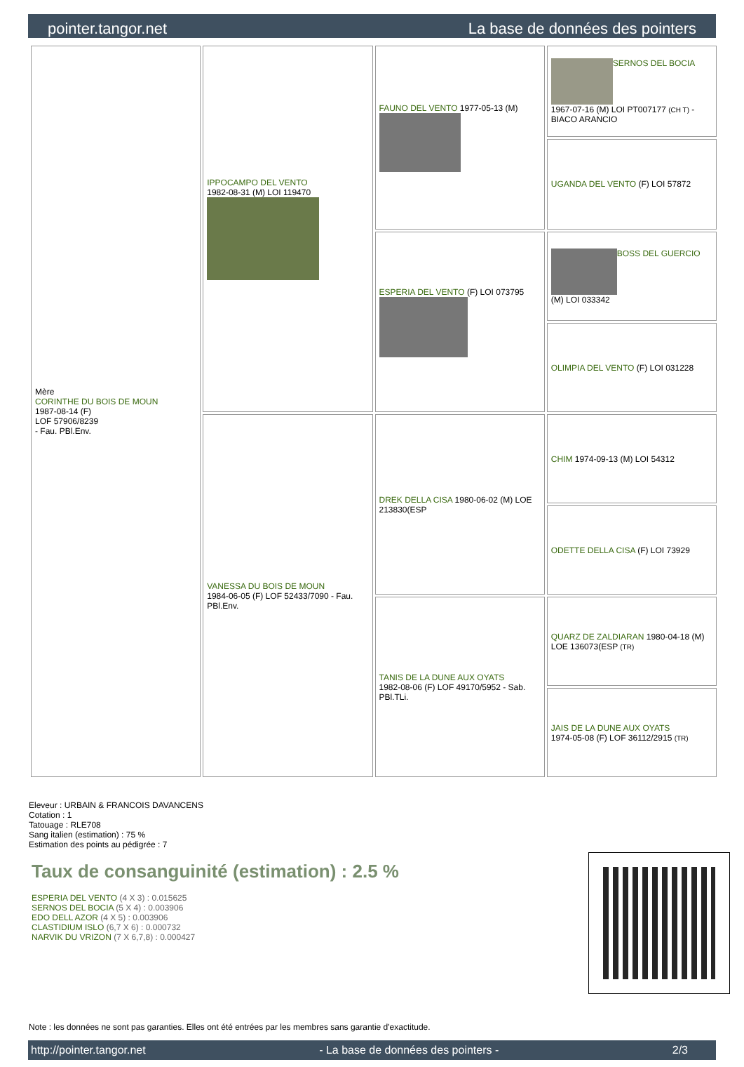pointer.tangor.net La base de données des pointers
| Mère CORINTHE DU BOIS DE MOUN 1987-08-14 (F) LOF 57906/8239 - Fau. PBl.Env. | IPPOCAMPO DEL VENTO 1982-08-31 (M) LOI 119470 | FAUNO DEL VENTO 1977-05-13 (M) | SERNOS DEL BOCIA 1967-07-16 (M) LOI PT007177 (CH T) - BIACO ARANCIO |
| | | | UGANDA DEL VENTO (F) LOI 57872 |
| | | ESPERIA DEL VENTO (F) LOI 073795 | BOSS DEL GUERCIO (M) LOI 033342 |
| | | | OLIMPIA DEL VENTO (F) LOI 031228 |
| | VANESSA DU BOIS DE MOUN 1984-06-05 (F) LOF 52433/7090 - Fau. PBl.Env. | DREK DELLA CISA 1980-06-02 (M) LOE 213830(ESP | CHIM 1974-09-13 (M) LOI 54312 |
| | | | ODETTE DELLA CISA (F) LOI 73929 |
| | | TANIS DE LA DUNE AUX OYATS 1982-08-06 (F) LOF 49170/5952 - Sab. PBl.TLi. | QUARZ DE ZALDIARAN 1980-04-18 (M) LOE 136073(ESP (TR) |
| | | | JAIS DE LA DUNE AUX OYATS 1974-05-08 (F) LOF 36112/2915 (TR) |
Eleveur : URBAIN & FRANCOIS DAVANCENS
Cotation : 1
Tatouage : RLE708
Sang italien (estimation) : 75 %
Estimation des points au pédigrée : 7
Taux de consanguinité (estimation) : 2.5 %
ESPERIA DEL VENTO (4 X 3) : 0.015625
SERNOS DEL BOCIA (5 X 4) : 0.003906
EDO DELL AZOR (4 X 5) : 0.003906
CLASTIDIUM ISLO (6,7 X 6) : 0.000732
NARVIK DU VRIZON (7 X 6,7,8) : 0.000427
Note : les données ne sont pas garanties. Elles ont été entrées par les membres sans garantie d'exactitude.
http://pointer.tangor.net - La base de données des pointers - 2/3